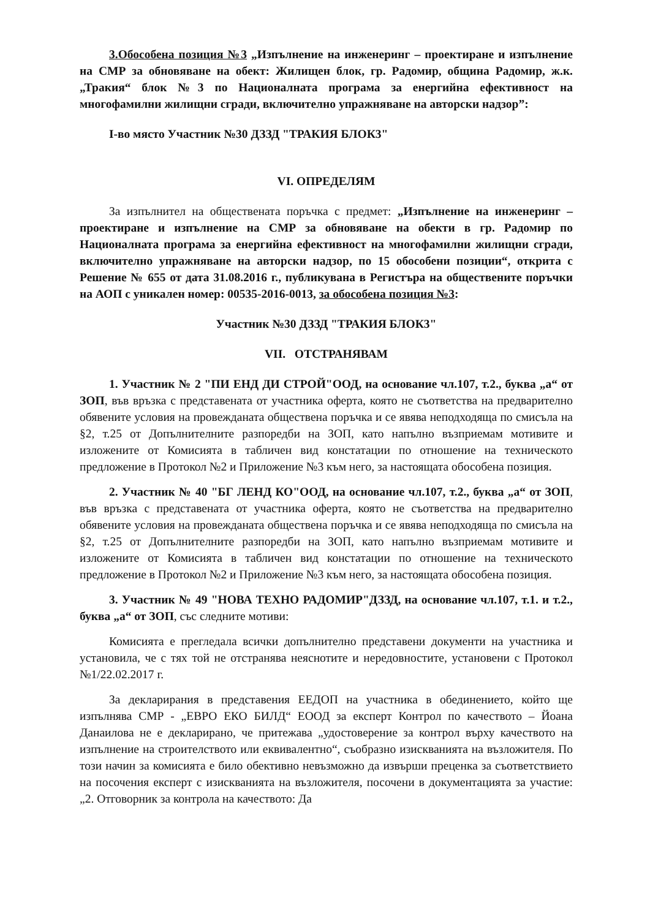3.Обособена позиция №3 „Изпълнение на инженеринг – проектиране и изпълнение на СМР за обновяване на обект: Жилищен блок, гр. Радомир, община Радомир, ж.к. „Тракия“ блок №3 по Националната програма за енергийна ефективност на многофамилни жилищни сгради, включително упражняване на авторски надзор”:
I-во място Участник №30 ДЗЗД "ТРАКИЯ БЛОК3"
VI. ОПРЕДЕЛЯМ
За изпълнител на обществената поръчка с предмет: „Изпълнение на инженеринг – проектиране и изпълнение на СМР за обновяване на обекти в гр. Радомир по Националната програма за енергийна ефективност на многофамилни жилищни сгради, включително упражняване на авторски надзор, по 15 обособени позиции“, открита с Решение № 655 от дата 31.08.2016 г., публикувана в Регистъра на обществените поръчки на АОП с уникален номер: 00535-2016-0013, за обособена позиция №3:
Участник №30 ДЗЗД "ТРАКИЯ БЛОК3"
VII. ОТСТРАНЯВАМ
1. Участник № 2 "ПИ ЕНД ДИ СТРОЙ"ООД, на основание чл.107, т.2., буква „а“ от ЗОП, във връзка с представената от участника оферта, която не съответства на предварително обявените условия на провежданата обществена поръчка и се явява неподходяща по смисъла на §2, т.25 от Допълнителните разпоредби на ЗОП, като напълно възприемам мотивите и изложените от Комисията в табличен вид констатации по отношение на техническото предложение в Протокол №2 и Приложение №3 към него, за настоящата обособена позиция.
2. Участник № 40 "БГ ЛЕНД КО"ООД, на основание чл.107, т.2., буква „а“ от ЗОП, във връзка с представената от участника оферта, която не съответства на предварително обявените условия на провежданата обществена поръчка и се явява неподходяща по смисъла на §2, т.25 от Допълнителните разпоредби на ЗОП, като напълно възприемам мотивите и изложените от Комисията в табличен вид констатации по отношение на техническото предложение в Протокол №2 и Приложение №3 към него, за настоящата обособена позиция.
3. Участник № 49 "НОВА ТЕХНО РАДОМИР"ДЗЗД, на основание чл.107, т.1. и т.2., буква „а“ от ЗОП, със следните мотиви:
Комисията е прегледала всички допълнително представени документи на участника и установила, че с тях той не отстранява неяснотите и нередовностите, установени с Протокол №1/22.02.2017 г.
За декларирания в представения ЕЕДОП на участника в обединението, който ще изпълнява СМР - „ЕВРО ЕКО БИЛД“ ЕООД за експерт Контрол по качеството – Йоана Данаилова не е декларирано, че притежава „удостоверение за контрол върху качеството на изпълнение на строителството или еквивалентно“, съобразно изискванията на възложителя. По този начин за комисията е било обективно невъзможно да извърши преценка за съответствието на посочения експерт с изискванията на възложителя, посочени в документацията за участие: „2. Отговорник за контрола на качеството: Да